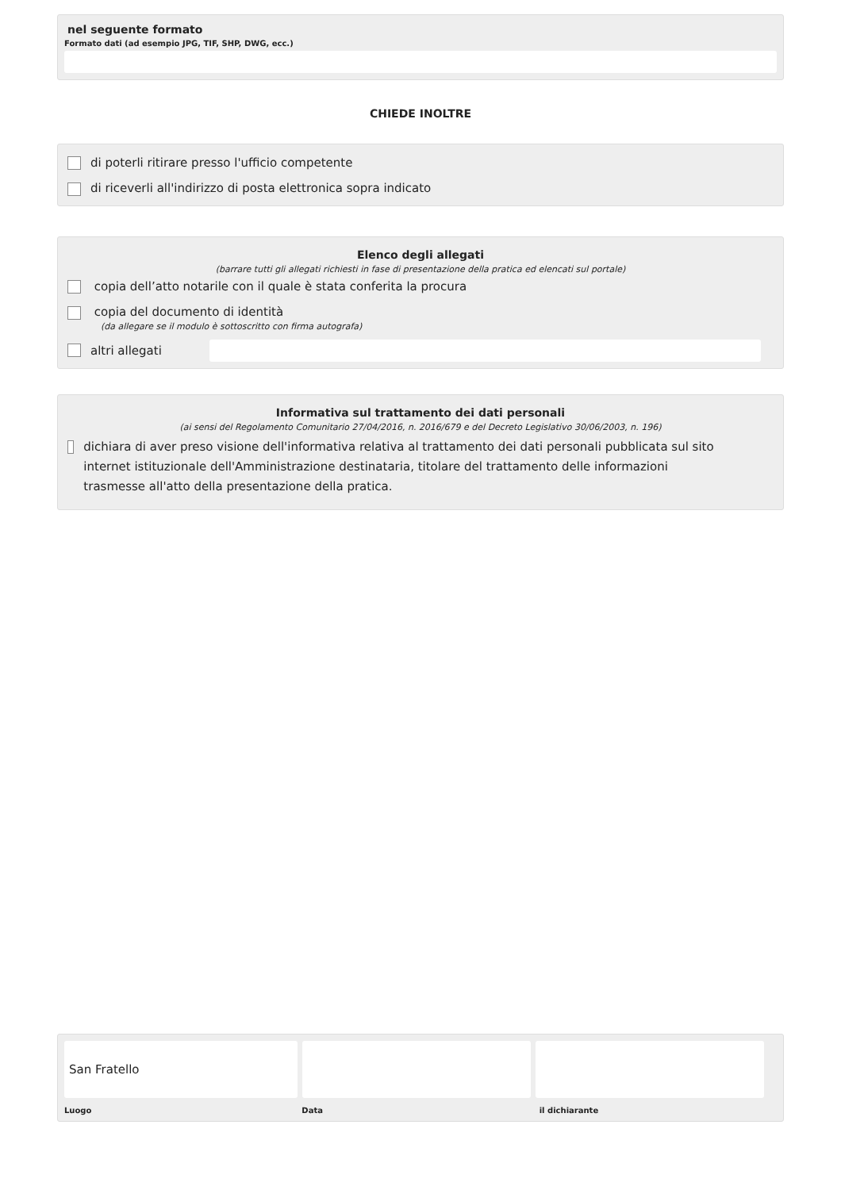nel seguente formato
Formato dati (ad esempio JPG, TIF, SHP, DWG, ecc.)
CHIEDE INOLTRE
di poterli ritirare presso l'ufficio competente
di riceverli all'indirizzo di posta elettronica sopra indicato
Elenco degli allegati
(barrare tutti gli allegati richiesti in fase di presentazione della pratica ed elencati sul portale)
copia dell’atto notarile con il quale è stata conferita la procura
copia del documento di identità
(da allegare se il modulo è sottoscritto con firma autografa)
altri allegati
Informativa sul trattamento dei dati personali
(ai sensi del Regolamento Comunitario 27/04/2016, n. 2016/679 e del Decreto Legislativo 30/06/2003, n. 196)
dichiara di aver preso visione dell'informativa relativa al trattamento dei dati personali pubblicata sul sito internet istituzionale dell'Amministrazione destinataria, titolare del trattamento delle informazioni trasmesse all'atto della presentazione della pratica.
San Fratello
Luogo Data il dichiarante